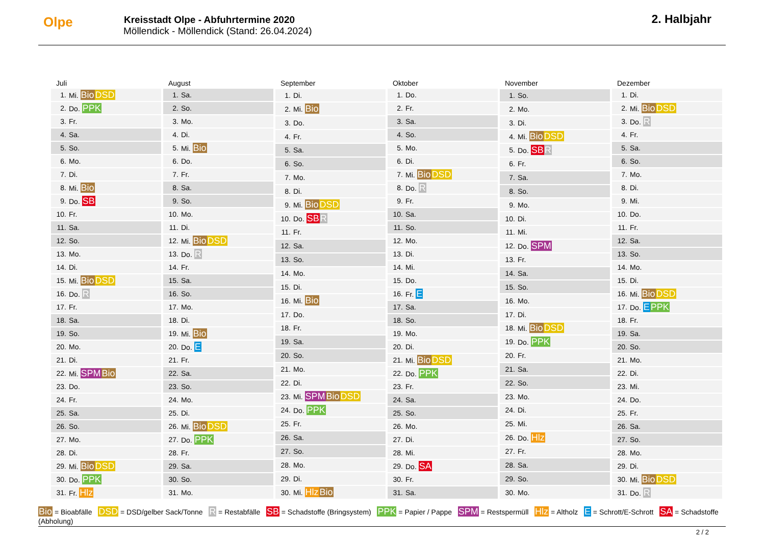Olpe
Kreisstadt Olpe - Abfuhrtermine 2020
Möllendick - Möllendick (Stand: 26.04.2024)
2. Halbjahr
| Juli | |
| --- | --- |
| 1. | Mi. Bio DSD |
| 2. | Do. PPK |
| 3. | Fr. |
| 4. | Sa. |
| 5. | So. |
| 6. | Mo. |
| 7. | Di. |
| 8. | Mi. Bio |
| 9. | Do. SB |
| 10. | Fr. |
| 11. | Sa. |
| 12. | So. |
| 13. | Mo. |
| 14. | Di. |
| 15. | Mi. Bio DSD |
| 16. | Do. R |
| 17. | Fr. |
| 18. | Sa. |
| 19. | So. |
| 20. | Mo. |
| 21. | Di. |
| 22. | Mi. SPM Bio |
| 23. | Do. |
| 24. | Fr. |
| 25. | Sa. |
| 26. | So. |
| 27. | Mo. |
| 28. | Di. |
| 29. | Mi. Bio DSD |
| 30. | Do. PPK |
| 31. | Fr. Hlz |
| August | |
| --- | --- |
| 1. | Sa. |
| 2. | So. |
| 3. | Mo. |
| 4. | Di. |
| 5. | Mi. Bio |
| 6. | Do. |
| 7. | Fr. |
| 8. | Sa. |
| 9. | So. |
| 10. | Mo. |
| 11. | Di. |
| 12. | Mi. Bio DSD |
| 13. | Do. R |
| 14. | Fr. |
| 15. | Sa. |
| 16. | So. |
| 17. | Mo. |
| 18. | Di. |
| 19. | Mi. Bio |
| 20. | Do. E |
| 21. | Fr. |
| 22. | Sa. |
| 23. | So. |
| 24. | Mo. |
| 25. | Di. |
| 26. | Mi. Bio DSD |
| 27. | Do. PPK |
| 28. | Fr. |
| 29. | Sa. |
| 30. | So. |
| 31. | Mo. |
| September | |
| --- | --- |
| 1. | Di. |
| 2. | Mi. Bio |
| 3. | Do. |
| 4. | Fr. |
| 5. | Sa. |
| 6. | So. |
| 7. | Mo. |
| 8. | Di. |
| 9. | Mi. Bio DSD |
| 10. | Do. SB R |
| 11. | Fr. |
| 12. | Sa. |
| 13. | So. |
| 14. | Mo. |
| 15. | Di. |
| 16. | Mi. Bio |
| 17. | Do. |
| 18. | Fr. |
| 19. | Sa. |
| 20. | So. |
| 21. | Mo. |
| 22. | Di. |
| 23. | Mi. SPM Bio DSD |
| 24. | Do. PPK |
| 25. | Fr. |
| 26. | Sa. |
| 27. | So. |
| 28. | Mo. |
| 29. | Di. |
| 30. | Mi. Hlz Bio |
| Oktober | |
| --- | --- |
| 1. | Do. |
| 2. | Fr. |
| 3. | Sa. |
| 4. | So. |
| 5. | Mo. |
| 6. | Di. |
| 7. | Mi. Bio DSD |
| 8. | Do. R |
| 9. | Fr. |
| 10. | Sa. |
| 11. | So. |
| 12. | Mo. |
| 13. | Di. |
| 14. | Mi. |
| 15. | Do. |
| 16. | Fr. E |
| 17. | Sa. |
| 18. | So. |
| 19. | Mo. |
| 20. | Di. |
| 21. | Mi. Bio DSD |
| 22. | Do. PPK |
| 23. | Fr. |
| 24. | Sa. |
| 25. | So. |
| 26. | Mo. |
| 27. | Di. |
| 28. | Mi. |
| 29. | Do. SA |
| 30. | Fr. |
| 31. | Sa. |
| November | |
| --- | --- |
| 1. | So. |
| 2. | Mo. |
| 3. | Di. |
| 4. | Mi. Bio DSD |
| 5. | Do. SB R |
| 6. | Fr. |
| 7. | Sa. |
| 8. | So. |
| 9. | Mo. |
| 10. | Di. |
| 11. | Mi. |
| 12. | Do. SPM |
| 13. | Fr. |
| 14. | Sa. |
| 15. | So. |
| 16. | Mo. |
| 17. | Di. |
| 18. | Mi. Bio DSD |
| 19. | Do. PPK |
| 20. | Fr. |
| 21. | Sa. |
| 22. | So. |
| 23. | Mo. |
| 24. | Di. |
| 25. | Mi. |
| 26. | Do. Hlz |
| 27. | Fr. |
| 28. | Sa. |
| 29. | So. |
| 30. | Mo. |
| Dezember | |
| --- | --- |
| 1. | Di. |
| 2. | Mi. Bio DSD |
| 3. | Do. R |
| 4. | Fr. |
| 5. | Sa. |
| 6. | So. |
| 7. | Mo. |
| 8. | Di. |
| 9. | Mi. |
| 10. | Do. |
| 11. | Fr. |
| 12. | Sa. |
| 13. | So. |
| 14. | Mo. |
| 15. | Di. |
| 16. | Mi. Bio DSD |
| 17. | Do. E PPK |
| 18. | Fr. |
| 19. | Sa. |
| 20. | So. |
| 21. | Mo. |
| 22. | Di. |
| 23. | Mi. |
| 24. | Do. |
| 25. | Fr. |
| 26. | Sa. |
| 27. | So. |
| 28. | Mo. |
| 29. | Di. |
| 30. | Mi. Bio DSD |
| 31. | Do. R |
Bio = Bioabfälle DSD = DSD/gelber Sack/Tonne R = Restabfälle SB = Schadstoffe (Bringsystem) PPK = Papier / Pappe SPM = Restspermüll Hlz = Altholz E = Schrott/E-Schrott SA = Schadstoffe (Abholung)
2 / 2